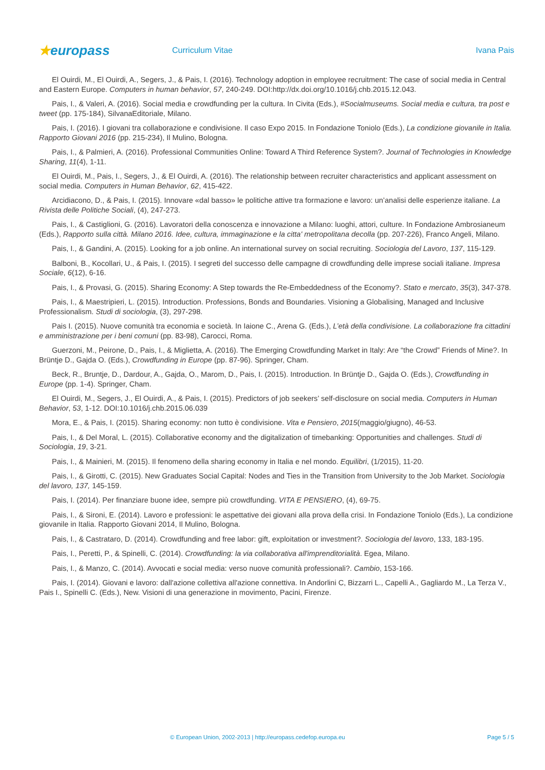★europass
Curriculum Vitae Ivana Pais
El Ouirdi, M., El Ouirdi, A., Segers, J., & Pais, I. (2016). Technology adoption in employee recruitment: The case of social media in Central and Eastern Europe. Computers in human behavior, 57, 240-249. DOI:http://dx.doi.org/10.1016/j.chb.2015.12.043.
Pais, I., & Valeri, A. (2016). Social media e crowdfunding per la cultura. In Civita (Eds.), #Socialmuseums. Social media e cultura, tra post e tweet (pp. 175-184), SilvanaEditoriale, Milano.
Pais, I. (2016). I giovani tra collaborazione e condivisione. Il caso Expo 2015. In Fondazione Toniolo (Eds.), La condizione giovanile in Italia. Rapporto Giovani 2016 (pp. 215-234), Il Mulino, Bologna.
Pais, I., & Palmieri, A. (2016). Professional Communities Online: Toward A Third Reference System?. Journal of Technologies in Knowledge Sharing, 11(4), 1-11.
El Ouirdi, M., Pais, I., Segers, J., & El Ouirdi, A. (2016). The relationship between recruiter characteristics and applicant assessment on social media. Computers in Human Behavior, 62, 415-422.
Arcidiacono, D., & Pais, I. (2015). Innovare «dal basso» le politiche attive tra formazione e lavoro: un’analisi delle esperienze italiane. La Rivista delle Politiche Sociali, (4), 247-273.
Pais, I., & Castiglioni, G. (2016). Lavoratori della conoscenza e innovazione a Milano: luoghi, attori, culture. In Fondazione Ambrosianeum (Eds.), Rapporto sulla città. Milano 2016. Idee, cultura, immaginazione e la citta' metropolitana decolla (pp. 207-226), Franco Angeli, Milano.
Pais, I., & Gandini, A. (2015). Looking for a job online. An international survey on social recruiting. Sociologia del Lavoro, 137, 115-129.
Balboni, B., Kocollari, U., & Pais, I. (2015). I segreti del successo delle campagne di crowdfunding delle imprese sociali italiane. Impresa Sociale, 6(12), 6-16.
Pais, I., & Provasi, G. (2015). Sharing Economy: A Step towards the Re-Embeddedness of the Economy?. Stato e mercato, 35(3), 347-378.
Pais, I., & Maestripieri, L. (2015). Introduction. Professions, Bonds and Boundaries. Visioning a Globalising, Managed and Inclusive Professionalism. Studi di sociologia, (3), 297-298.
Pais I. (2015). Nuove comunità tra economia e società. In Iaione C., Arena G. (Eds.), L’età della condivisione. La collaborazione fra cittadini e amministrazione per i beni comuni (pp. 83-98), Carocci, Roma.
Guerzoni, M., Peirone, D., Pais, I., & Miglietta, A. (2016). The Emerging Crowdfunding Market in Italy: Are “the Crowd” Friends of Mine?. In Brüntje D., Gajda O. (Eds.), Crowdfunding in Europe (pp. 87-96). Springer, Cham.
Beck, R., Bruntje, D., Dardour, A., Gajda, O., Marom, D., Pais, I. (2015). Introduction. In Brüntje D., Gajda O. (Eds.), Crowdfunding in Europe (pp. 1-4). Springer, Cham.
El Ouirdi, M., Segers, J., El Ouirdi, A., & Pais, I. (2015). Predictors of job seekers’ self-disclosure on social media. Computers in Human Behavior, 53, 1-12. DOI:10.1016/j.chb.2015.06.039
Mora, E., & Pais, I. (2015). Sharing economy: non tutto è condivisione. Vita e Pensiero, 2015(maggio/giugno), 46-53.
Pais, I., & Del Moral, L. (2015). Collaborative economy and the digitalization of timebanking: Opportunities and challenges. Studi di Sociologia, 19, 3-21.
Pais, I., & Mainieri, M. (2015). Il fenomeno della sharing economy in Italia e nel mondo. Equilibri, (1/2015), 11-20.
Pais, I., & Girotti, C. (2015). New Graduates Social Capital: Nodes and Ties in the Transition from University to the Job Market. Sociologia del lavoro, 137, 145-159.
Pais, I. (2014). Per finanziare buone idee, sempre più crowdfunding. VITA E PENSIERO, (4), 69-75.
Pais, I., & Sironi, E. (2014). Lavoro e professioni: le aspettative dei giovani alla prova della crisi. In Fondazione Toniolo (Eds.), La condizione giovanile in Italia. Rapporto Giovani 2014, Il Mulino, Bologna.
Pais, I., & Castrataro, D. (2014). Crowdfunding and free labor: gift, exploitation or investment?. Sociologia del lavoro, 133, 183-195.
Pais, I., Peretti, P., & Spinelli, C. (2014). Crowdfunding: la via collaborativa all'imprenditorialità. Egea, Milano.
Pais, I., & Manzo, C. (2014). Avvocati e social media: verso nuove comunità professionali?. Cambio, 153-166.
Pais, I. (2014). Giovani e lavoro: dall'azione collettiva all'azione connettiva. In Andorlini C, Bizzarri L., Capelli A., Gagliardo M., La Terza V., Pais I., Spinelli C. (Eds.), New. Visioni di una generazione in movimento, Pacini, Firenze.
© European Union, 2002-2013 | http://europass.cedefop.europa.eu Page 5 / 5